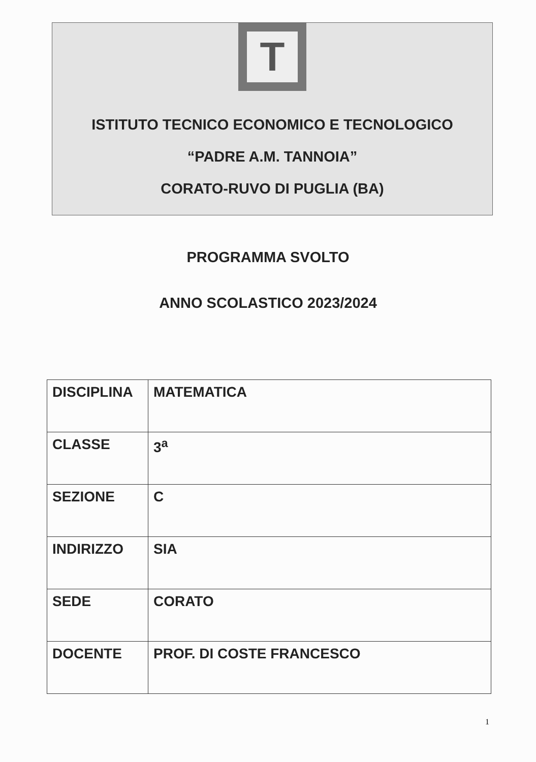T
ISTITUTO TECNICO ECONOMICO E TECNOLOGICO
“PADRE A.M. TANNOIA”
CORATO-RUVO DI PUGLIA (BA)
PROGRAMMA SVOLTO
ANNO SCOLASTICO 2023/2024
| DISCIPLINA | MATEMATICA |
| CLASSE | 3<sup>a</sup> |
| SEZIONE | C |
| INDIRIZZO | SIA |
| SEDE | CORATO |
| DOCENTE | PROF. DI COSTE FRANCESCO |
1